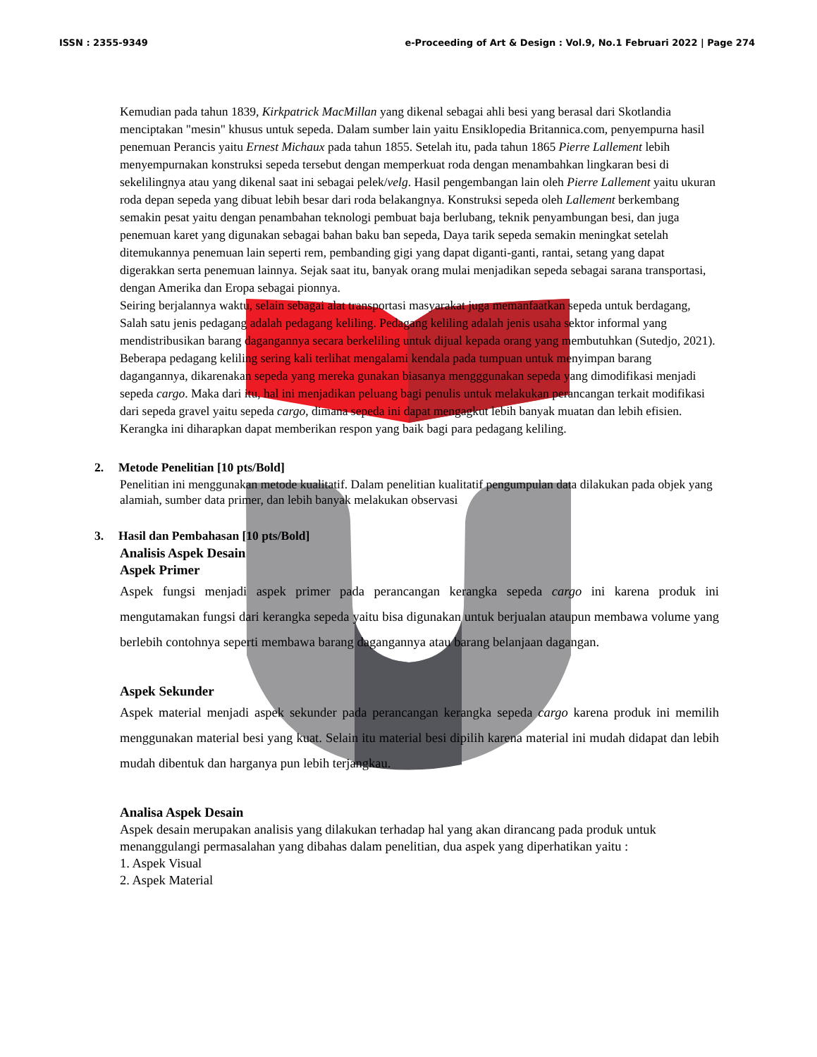ISSN : 2355-9349 e-Proceeding of Art & Design : Vol.9, No.1 Februari 2022 | Page 274
Kemudian pada tahun 1839, Kirkpatrick MacMillan yang dikenal sebagai ahli besi yang berasal dari Skotlandia menciptakan "mesin" khusus untuk sepeda. Dalam sumber lain yaitu Ensiklopedia Britannica.com, penyempurna hasil penemuan Perancis yaitu Ernest Michaux pada tahun 1855. Setelah itu, pada tahun 1865 Pierre Lallement lebih menyempurnakan konstruksi sepeda tersebut dengan memperkuat roda dengan menambahkan lingkaran besi di sekelilingnya atau yang dikenal saat ini sebagai pelek/velg. Hasil pengembangan lain oleh Pierre Lallement yaitu ukuran roda depan sepeda yang dibuat lebih besar dari roda belakangnya. Konstruksi sepeda oleh Lallement berkembang semakin pesat yaitu dengan penambahan teknologi pembuat baja berlubang, teknik penyambungan besi, dan juga penemuan karet yang digunakan sebagai bahan baku ban sepeda, Daya tarik sepeda semakin meningkat setelah ditemukannya penemuan lain seperti rem, pembanding gigi yang dapat diganti-ganti, rantai, setang yang dapat digerakkan serta penemuan lainnya. Sejak saat itu, banyak orang mulai menjadikan sepeda sebagai sarana transportasi, dengan Amerika dan Eropa sebagai pionnya.
Seiring berjalannya waktu, selain sebagai alat transportasi masyarakat juga memanfaatkan sepeda untuk berdagang, Salah satu jenis pedagang adalah pedagang keliling. Pedagang keliling adalah jenis usaha sektor informal yang mendistribusikan barang dagangannya secara berkeliling untuk dijual kepada orang yang membutuhkan (Sutedjo, 2021).
Beberapa pedagang keliling sering kali terlihat mengalami kendala pada tumpuan untuk menyimpan barang dagangannya, dikarenakan sepeda yang mereka gunakan biasanya mengggunakan sepeda yang dimodifikasi menjadi sepeda cargo. Maka dari itu, hal ini menjadikan peluang bagi penulis untuk melakukan perancangan terkait modifikasi dari sepeda gravel yaitu sepeda cargo, dimana sepeda ini dapat mengagkut lebih banyak muatan dan lebih efisien. Kerangka ini diharapkan dapat memberikan respon yang baik bagi para pedagang keliling.
2. Metode Penelitian [10 pts/Bold]
Penelitian ini menggunakan metode kualitatif. Dalam penelitian kualitatif pengumpulan data dilakukan pada objek yang alamiah, sumber data primer, dan lebih banyak melakukan observasi
3. Hasil dan Pembahasan [10 pts/Bold]
Analisis Aspek Desain
Aspek Primer
Aspek fungsi menjadi aspek primer pada perancangan kerangka sepeda cargo ini karena produk ini mengutamakan fungsi dari kerangka sepeda yaitu bisa digunakan untuk berjualan ataupun membawa volume yang berlebih contohnya seperti membawa barang dagangannya atau barang belanjaan dagangan.
Aspek Sekunder
Aspek material menjadi aspek sekunder pada perancangan kerangka sepeda cargo karena produk ini memilih menggunakan material besi yang kuat. Selain itu material besi dipilih karena material ini mudah didapat dan lebih mudah dibentuk dan harganya pun lebih terjangkau.
Analisa Aspek Desain
Aspek desain merupakan analisis yang dilakukan terhadap hal yang akan dirancang pada produk untuk menanggulangi permasalahan yang dibahas dalam penelitian, dua aspek yang diperhatikan yaitu :
1. Aspek Visual
2. Aspek Material